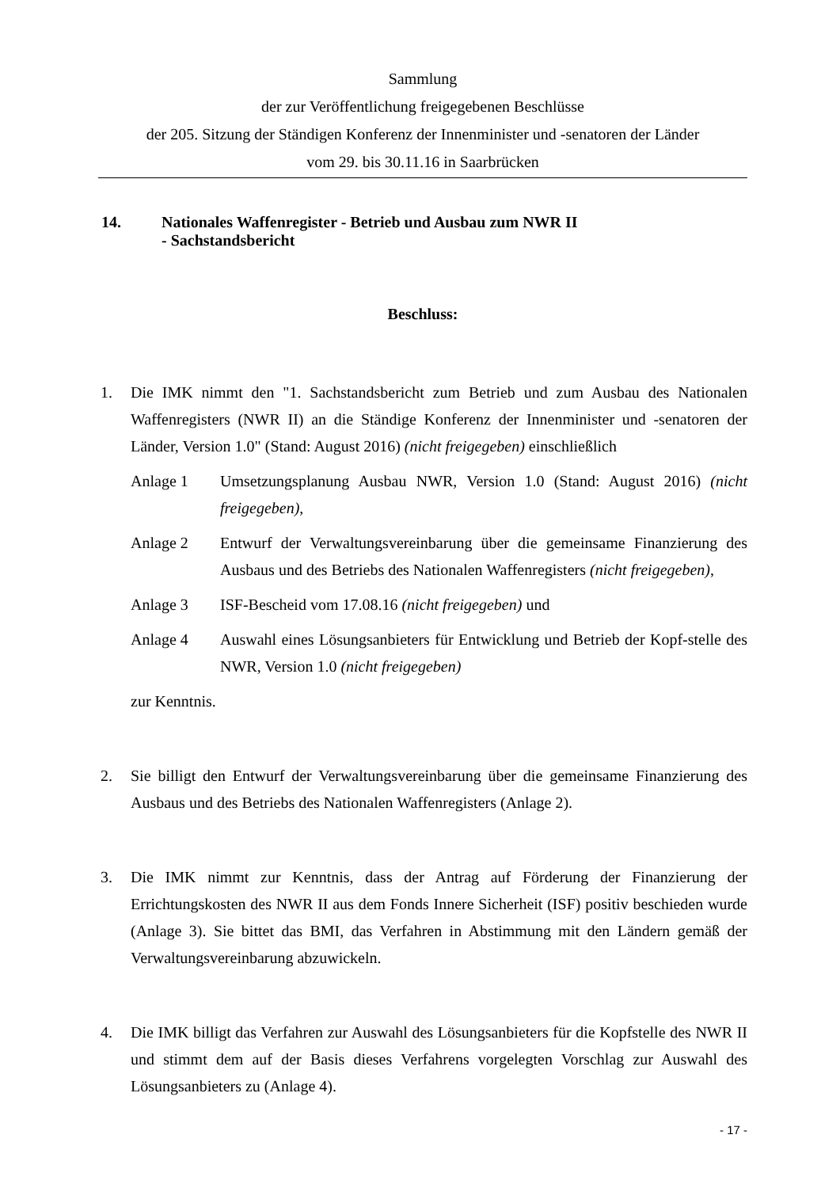Sammlung
der zur Veröffentlichung freigegebenen Beschlüsse
der 205. Sitzung der Ständigen Konferenz der Innenminister und -senatoren der Länder
vom 29. bis 30.11.16 in Saarbrücken
14. Nationales Waffenregister - Betrieb und Ausbau zum NWR II
- Sachstandsbericht
Beschluss:
1. Die IMK nimmt den "1. Sachstandsbericht zum Betrieb und zum Ausbau des Nationalen Waffenregisters (NWR II) an die Ständige Konferenz der Innenminister und -senatoren der Länder, Version 1.0" (Stand: August 2016) (nicht freigegeben) einschließlich
Anlage 1 Umsetzungsplanung Ausbau NWR, Version 1.0 (Stand: August 2016) (nicht freigegeben),
Anlage 2 Entwurf der Verwaltungsvereinbarung über die gemeinsame Finanzierung des Ausbaus und des Betriebs des Nationalen Waffenregisters (nicht freigegeben),
Anlage 3 ISF-Bescheid vom 17.08.16 (nicht freigegeben) und
Anlage 4 Auswahl eines Lösungsanbieters für Entwicklung und Betrieb der Kopf-stelle des NWR, Version 1.0 (nicht freigegeben)
zur Kenntnis.
2. Sie billigt den Entwurf der Verwaltungsvereinbarung über die gemeinsame Finanzierung des Ausbaus und des Betriebs des Nationalen Waffenregisters (Anlage 2).
3. Die IMK nimmt zur Kenntnis, dass der Antrag auf Förderung der Finanzierung der Errichtungskosten des NWR II aus dem Fonds Innere Sicherheit (ISF) positiv beschieden wurde (Anlage 3). Sie bittet das BMI, das Verfahren in Abstimmung mit den Ländern gemäß der Verwaltungsvereinbarung abzuwickeln.
4. Die IMK billigt das Verfahren zur Auswahl des Lösungsanbieters für die Kopfstelle des NWR II und stimmt dem auf der Basis dieses Verfahrens vorgelegten Vorschlag zur Auswahl des Lösungsanbieters zu (Anlage 4).
- 17 -